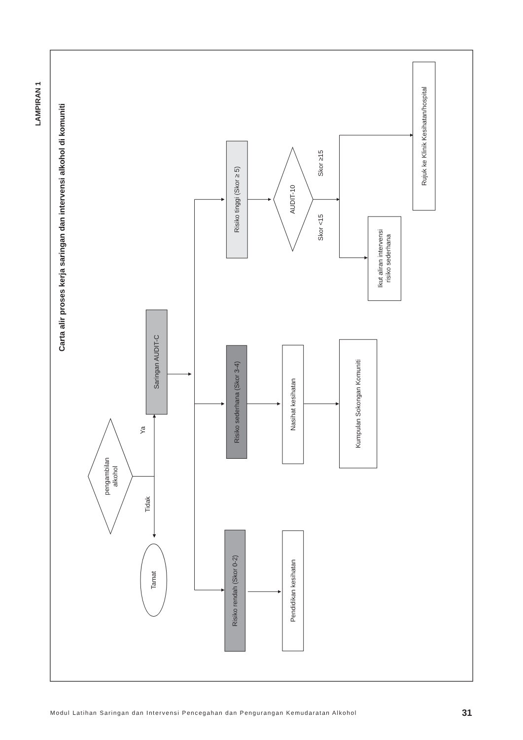LAMPIRAN 1
Carta alir proses kerja saringan dan intervensi alkohol di komuniti
pengambilan alkohol
Ya
Tidak
Tamat
Saringan AUDIT-C
Risiko tinggi (Skor ≥ 5)
Risiko sederhana (Skor 3-4)
Risiko rendah (Skor 0-2)
AUDIT-10
Skor ≥15
Skor <15
Nasihat kesihatan
Pendidikan kesihatan
Kumpulan Sokongan Komuniti
Ikut aliran intervensi risiko sederhana
Rujuk ke Klinik Kesihatan/hospital
Modul Latihan Saringan dan Intervensi Pencegahan dan Pengurangan Kemudaratan Alkohol
31